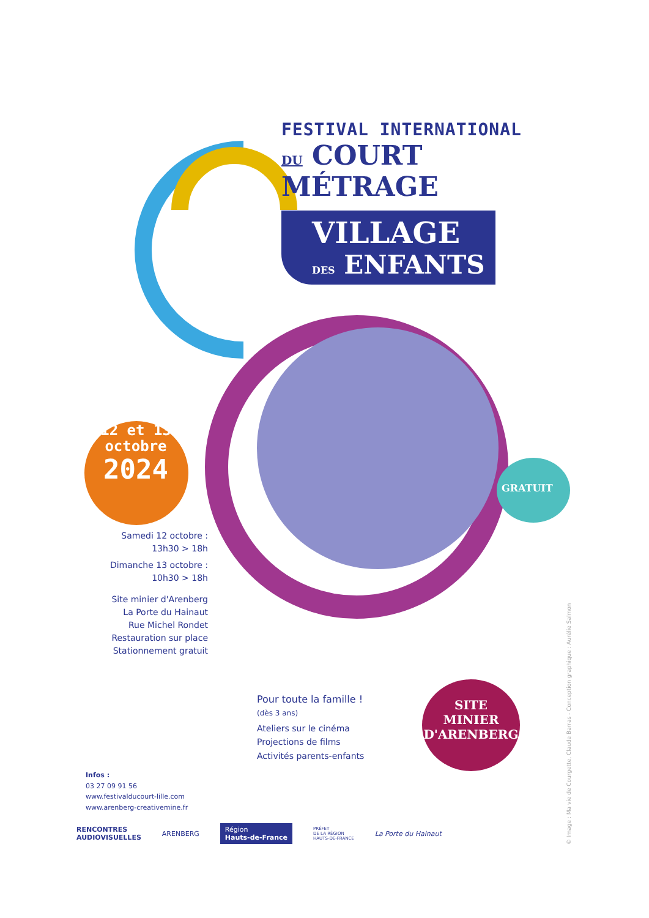FESTIVAL INTERNATIONAL
DU COURT MÉTRAGE
VILLAGE
DES ENFANTS
12 et 13
octobre
2024
GRATUIT
SITE
MINIER
D'ARENBERG
Samedi 12 octobre :
13h30 > 18h
Dimanche 13 octobre :
10h30 > 18h
Site minier d'Arenberg
La Porte du Hainaut
Rue Michel Rondet
Restauration sur place
Stationnement gratuit
Pour toute la famille !
(dès 3 ans)
Ateliers sur le cinéma
Projections de films
Activités parents-enfants
Infos :
03 27 09 91 56
www.festivalducourt-lille.com
www.arenberg-creativemine.fr
RENCONTRES
AUDIOVISUELLES ARENBERG Région
Hauts-de-France PRÉFET
DE LA RÉGION
HAUTS-DE-FRANCE La Porte du Hainaut
© Image : Ma vie de Courgette, Claude Barras - Conception graphique : Aurélie Salmon